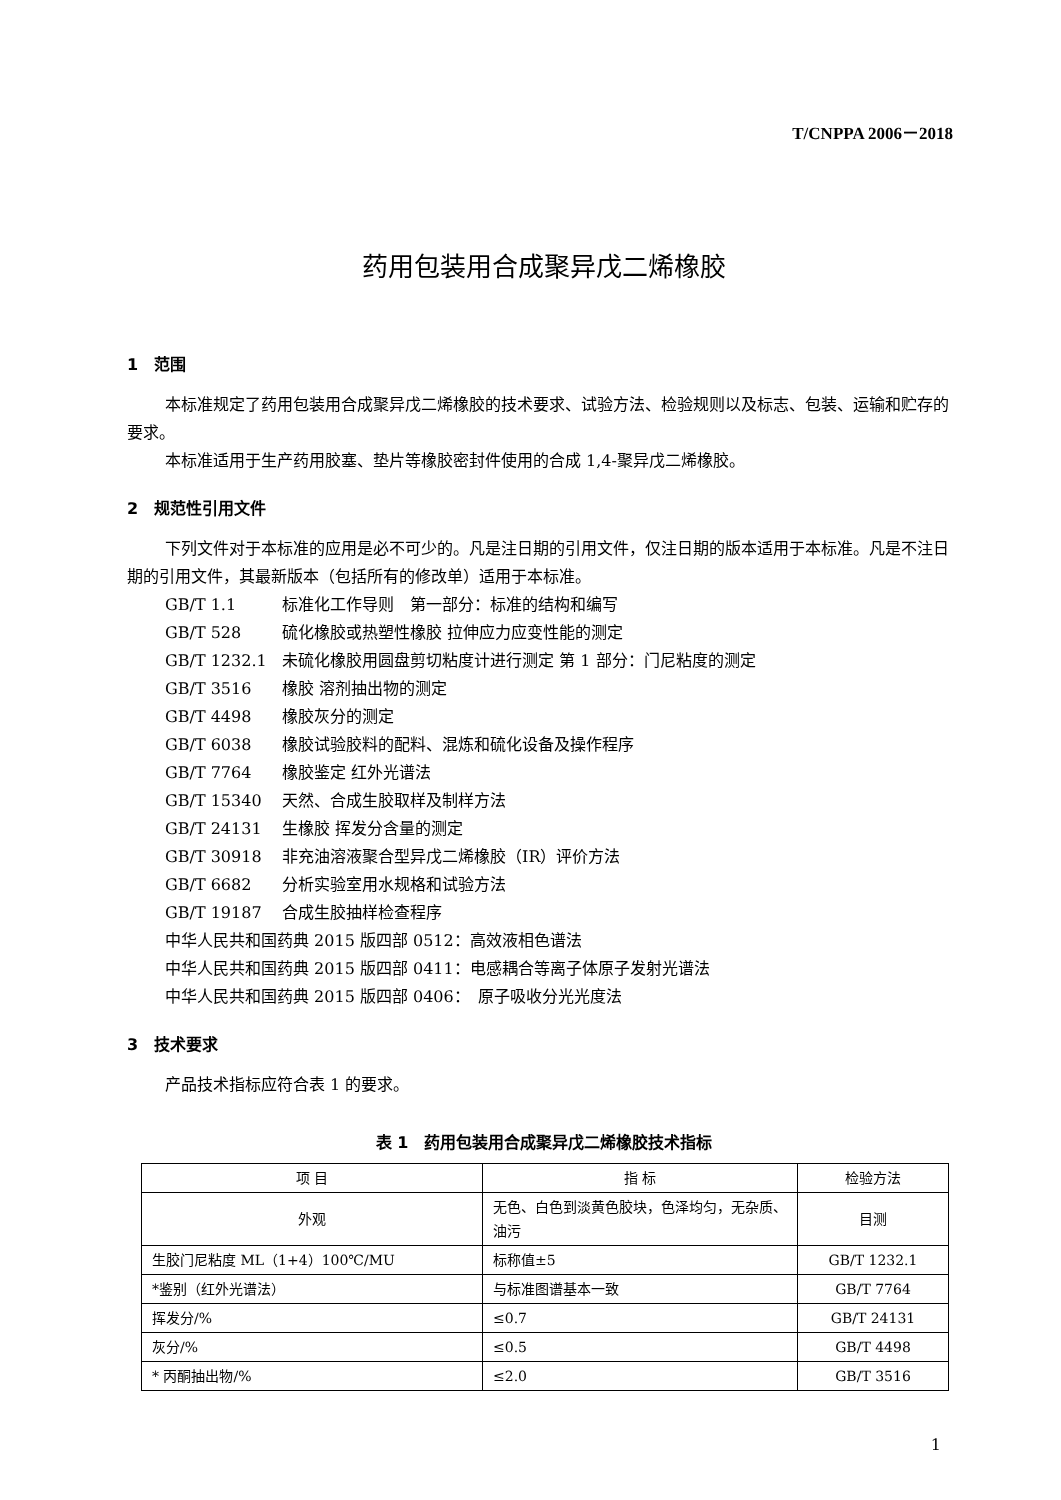T/CNPPA 2006－2018
药用包装用合成聚异戊二烯橡胶
1　范围
本标准规定了药用包装用合成聚异戊二烯橡胶的技术要求、试验方法、检验规则以及标志、包装、运输和贮存的要求。
本标准适用于生产药用胶塞、垫片等橡胶密封件使用的合成 1,4-聚异戊二烯橡胶。
2　规范性引用文件
下列文件对于本标准的应用是必不可少的。凡是注日期的引用文件，仅注日期的版本适用于本标准。凡是不注日期的引用文件，其最新版本（包括所有的修改单）适用于本标准。
GB/T 1.1 标准化工作导则　第一部分：标准的结构和编写
GB/T 528 硫化橡胶或热塑性橡胶 拉伸应力应变性能的测定
GB/T 1232.1 未硫化橡胶用圆盘剪切粘度计进行测定 第 1 部分：门尼粘度的测定
GB/T 3516 橡胶 溶剂抽出物的测定
GB/T 4498 橡胶灰分的测定
GB/T 6038 橡胶试验胶料的配料、混炼和硫化设备及操作程序
GB/T 7764 橡胶鉴定 红外光谱法
GB/T 15340 天然、合成生胶取样及制样方法
GB/T 24131 生橡胶 挥发分含量的测定
GB/T 30918 非充油溶液聚合型异戊二烯橡胶（IR）评价方法
GB/T 6682 分析实验室用水规格和试验方法
GB/T 19187 合成生胶抽样检查程序
中华人民共和国药典 2015 版四部 0512：高效液相色谱法
中华人民共和国药典 2015 版四部 0411：电感耦合等离子体原子发射光谱法
中华人民共和国药典 2015 版四部 0406：　原子吸收分光光度法
3　技术要求
产品技术指标应符合表 1 的要求。
表 1　药用包装用合成聚异戊二烯橡胶技术指标
| 项 目 | 指 标 | 检验方法 |
| --- | --- | --- |
| 外观 | 无色、白色到淡黄色胶块，色泽均匀，无杂质、油污 | 目测 |
| 生胶门尼粘度 ML（1+4）100℃/MU | 标称值±5 | GB/T 1232.1 |
| *鉴别（红外光谱法） | 与标准图谱基本一致 | GB/T 7764 |
| 挥发分/% | ≤0.7 | GB/T 24131 |
| 灰分/% | ≤0.5 | GB/T 4498 |
| * 丙酮抽出物/% | ≤2.0 | GB/T 3516 |
1